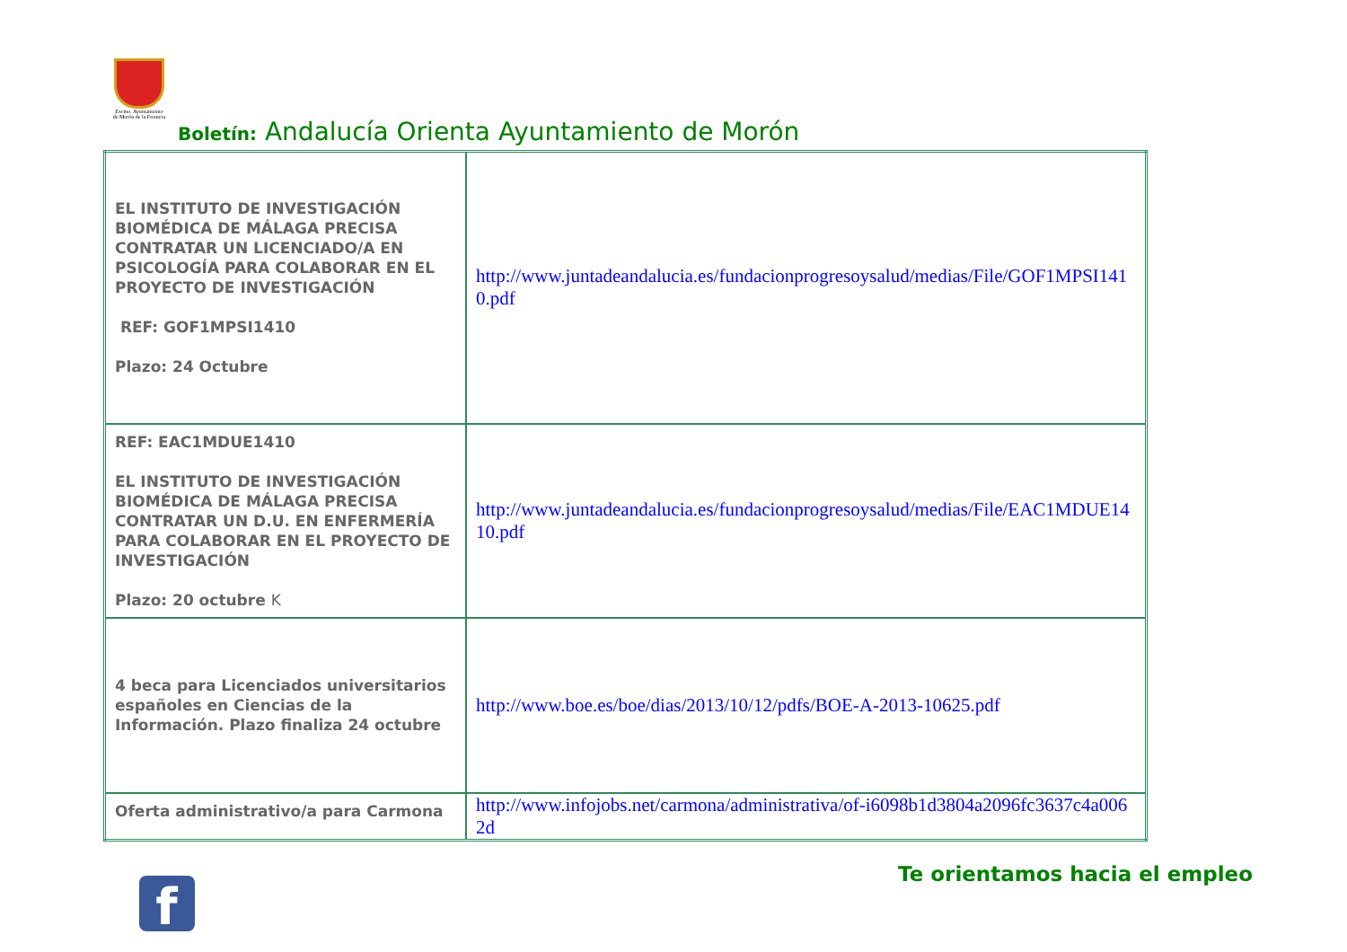Excmo. Ayuntamiento de Morón de la Frontera
Boletín: Andalucía Orienta Ayuntamiento de Morón
| EL INSTITUTO DE INVESTIGACIÓN BIOMÉDICA DE MÁLAGA PRECISA CONTRATAR UN LICENCIADO/A EN PSICOLOGÍA PARA COLABORAR EN EL PROYECTO DE INVESTIGACIÓN REF: GOF1MPSI1410 Plazo: 24 Octubre | http://www.juntadeandalucia.es/fundacionprogresoysalud/medias/File/GOF1MPSI1410.pdf |
| REF: EAC1MDUE1410 EL INSTITUTO DE INVESTIGACIÓN BIOMÉDICA DE MÁLAGA PRECISA CONTRATAR UN D.U. EN ENFERMERÍA PARA COLABORAR EN EL PROYECTO DE INVESTIGACIÓN Plazo: 20 octubre K | http://www.juntadeandalucia.es/fundacionprogresoysalud/medias/File/EAC1MDUE1410.pdf |
| 4 beca para Licenciados universitarios españoles en Ciencias de la Información. Plazo finaliza 24 octubre | http://www.boe.es/boe/dias/2013/10/12/pdfs/BOE-A-2013-10625.pdf |
| Oferta administrativo/a para Carmona | http://www.infojobs.net/carmona/administrativa/of-i6098b1d3804a2096fc3637c4a0062d |
f
Te orientamos hacia el empleo